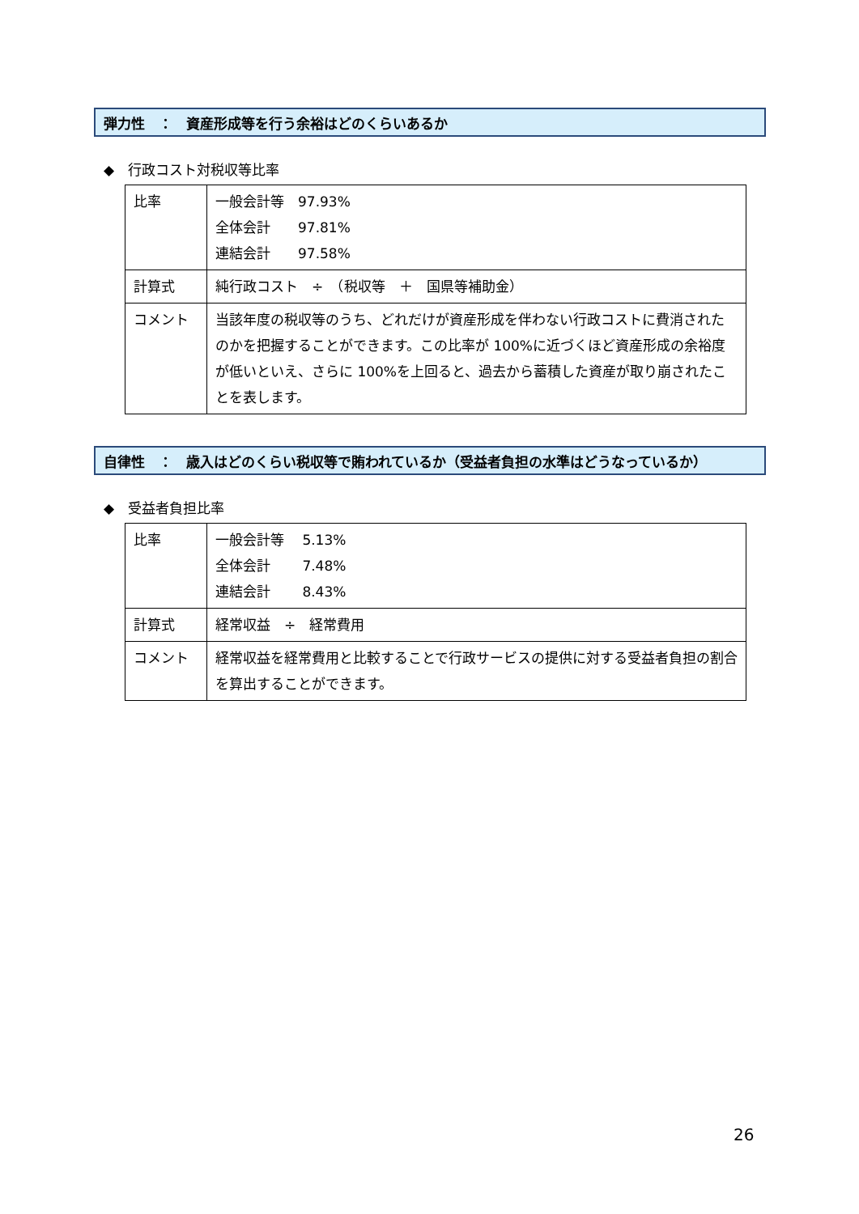弾力性　：　資産形成等を行う余裕はどのくらいあるか
◆　行政コスト対税収等比率
| 比率 | 一般会計等 97.93% 全体会計 97.81% 連結会計 97.58% |
| 計算式 | 純行政コスト ÷ （税収等 ＋ 国県等補助金） |
| コメント | 当該年度の税収等のうち、どれだけが資産形成を伴わない行政コストに費消されたのかを把握することができます。この比率が 100%に近づくほど資産形成の余裕度が低いといえ、さらに 100%を上回ると、過去から蓄積した資産が取り崩されたことを表します。 |
自律性　：　歳入はどのくらい税収等で賄われているか（受益者負担の水準はどうなっているか）
◆　受益者負担比率
| 比率 | 一般会計等 5.13% 全体会計 7.48% 連結会計 8.43% |
| 計算式 | 経常収益 ÷ 経常費用 |
| コメント | 経常収益を経常費用と比較することで行政サービスの提供に対する受益者負担の割合を算出することができます。 |
26